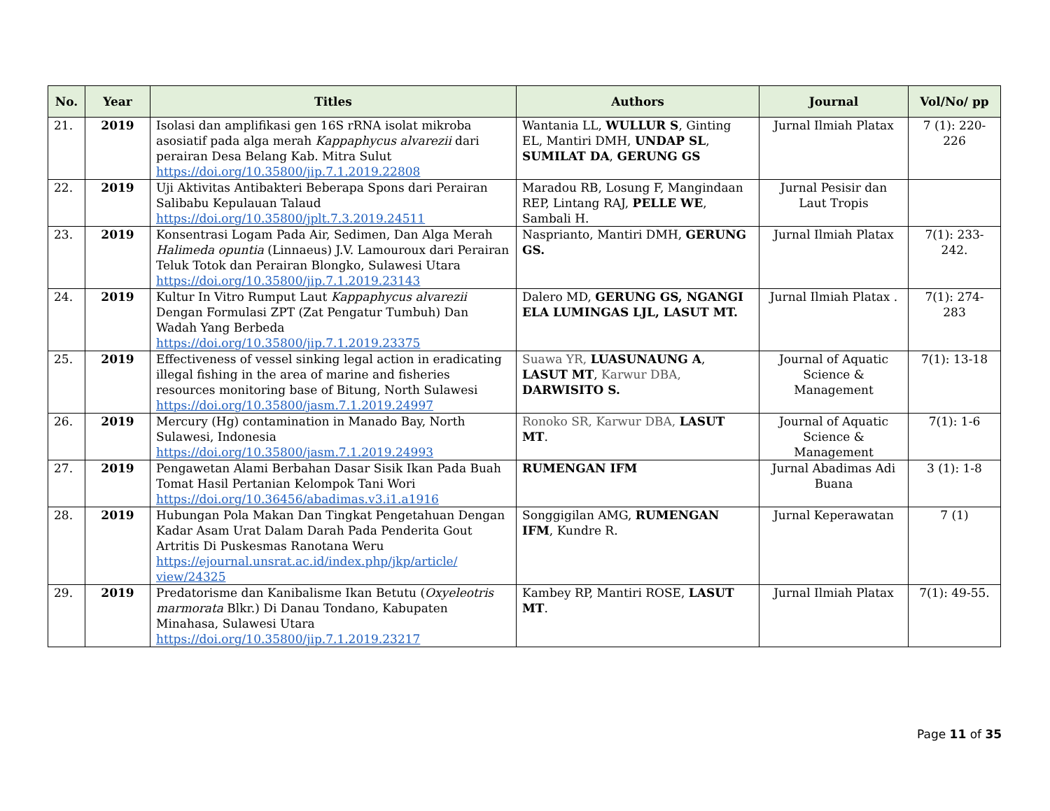| No. | Year | Titles | Authors | Journal | Vol/No/ pp |
| --- | --- | --- | --- | --- | --- |
| 21. | 2019 | Isolasi dan amplifikasi gen 16S rRNA isolat mikroba asosiatif pada alga merah Kappaphycus alvarezii dari perairan Desa Belang Kab. Mitra Sulut https://doi.org/10.35800/jip.7.1.2019.22808 | Wantania LL, WULLUR S , Ginting EL, Mantiri DMH, UNDAP SL , SUMILAT DA , GERUNG GS | Jurnal Ilmiah Platax | 7 (1): 220-226 |
| 22. | 2019 | Uji Aktivitas Antibakteri Beberapa Spons dari Perairan Salibabu Kepulauan Talaud https://doi.org/10.35800/jplt.7.3.2019.24511 | Maradou RB, Losung F, Mangindaan REP, Lintang RAJ, PELLE WE , Sambali H. | Jurnal Pesisir dan Laut Tropis | |
| 23. | 2019 | Konsentrasi Logam Pada Air, Sedimen, Dan Alga Merah Halimeda opuntia (Linnaeus) J.V. Lamouroux dari Perairan Teluk Totok dan Perairan Blongko, Sulawesi Utara https://doi.org/10.35800/jip.7.1.2019.23143 | Nasprianto, Mantiri DMH, GERUNG GS. | Jurnal Ilmiah Platax | 7(1): 233-242. |
| 24. | 2019 | Kultur In Vitro Rumput Laut Kappaphycus alvarezii Dengan Formulasi ZPT (Zat Pengatur Tumbuh) Dan Wadah Yang Berbeda https://doi.org/10.35800/jip.7.1.2019.23375 | Dalero MD, GERUNG GS, NGANGI ELA LUMINGAS LJL, LASUT MT. | Jurnal Ilmiah Platax . | 7(1): 274-283 |
| 25. | 2019 | Effectiveness of vessel sinking legal action in eradicating illegal fishing in the area of marine and fisheries resources monitoring base of Bitung, North Sulawesi https://doi.org/10.35800/jasm.7.1.2019.24997 | Suawa YR, LUASUNAUNG A , LASUT MT , Karwur DBA, DARWISITO S. | Journal of Aquatic Science & Management | 7(1): 13-18 |
| 26. | 2019 | Mercury (Hg) contamination in Manado Bay, North Sulawesi, Indonesia https://doi.org/10.35800/jasm.7.1.2019.24993 | Ronoko SR, Karwur DBA, LASUT MT . | Journal of Aquatic Science & Management | 7(1): 1-6 |
| 27. | 2019 | Pengawetan Alami Berbahan Dasar Sisik Ikan Pada Buah Tomat Hasil Pertanian Kelompok Tani Wori https://doi.org/10.36456/abadimas.v3.i1.a1916 | RUMENGAN IFM | Jurnal Abadimas Adi Buana | 3 (1): 1-8 |
| 28. | 2019 | Hubungan Pola Makan Dan Tingkat Pengetahuan Dengan Kadar Asam Urat Dalam Darah Pada Penderita Gout Artritis Di Puskesmas Ranotana Weru https://ejournal.unsrat.ac.id/index.php/jkp/article/ view/24325 | Songgigilan AMG, RUMENGAN IFM , Kundre R. | Jurnal Keperawatan | 7 (1) |
| 29. | 2019 | Predatorisme dan Kanibalisme Ikan Betutu ( Oxyeleotris marmorata Blkr.) Di Danau Tondano, Kabupaten Minahasa, Sulawesi Utara https://doi.org/10.35800/jip.7.1.2019.23217 | Kambey RP, Mantiri ROSE, LASUT MT . | Jurnal Ilmiah Platax | 7(1): 49-55. |
Page 11 of 35